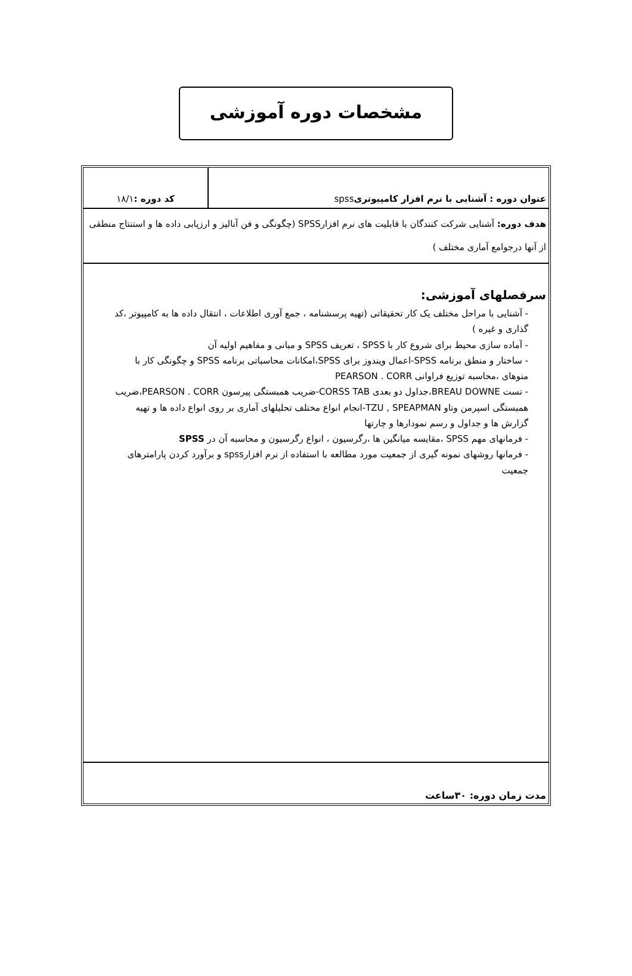مشخصات دوره آموزشی
| عنوان دوره : آشنایی با نرم افزار کامپیوتری spss | کد دوره : ۱۸/۱ |
| هدف دوره: آشنایی شرکت کنندگان با قابلیت های نرم افزارSPSS (چگونگی و فن آنالیز و ارزیابی داده ها و استنتاج منطقی از آنها درجوامع آماری مختلف ) | |
سرفصلهای آموزشی:
- آشنایی با مراحل مختلف یک کار تحقیقاتی (تهیه پرسشنامه ، جمع آوری اطلاعات ، انتقال داده ها به کامپیوتر ،کد گذاری و غیره )
- آماده سازی محیط برای شروع کار با SPSS ، تعریف SPSS و مبانی و مفاهیم اولیه آن
- ساختار و منطق برنامه SPSS-اعمال ویندوز برای SPSS،امکانات محاسباتی برنامه SPSS و چگونگی کار با منوهای ،محاسبه توزیع فراوانی PEARSON . CORR
- تست BREAU DOWNE،جداول دو بعدی CORSS TAB-ضریب همبستگی پیرسون PEARSON . CORR،ضریب همبستگی اسپرمن وتاو TZU , SPEAPMAN-انجام انواع مختلف تحلیلهای آماری بر روی انواع داده ها و تهیه گزارش ها و جداول و رسم نمودارها و چارتها
- فرمانهای مهم SPSS ،مقایسه میانگین ها ،رگرسیون ، انواع رگرسیون و محاسبه آن در SPSS
- فرمانها روشهای نمونه گیری از جمعیت مورد مطالعه با استفاده از نرم افزارspss و برآورد کردن پارامترهای جمعیت
مدت زمان دوره: ۳۰ساعت